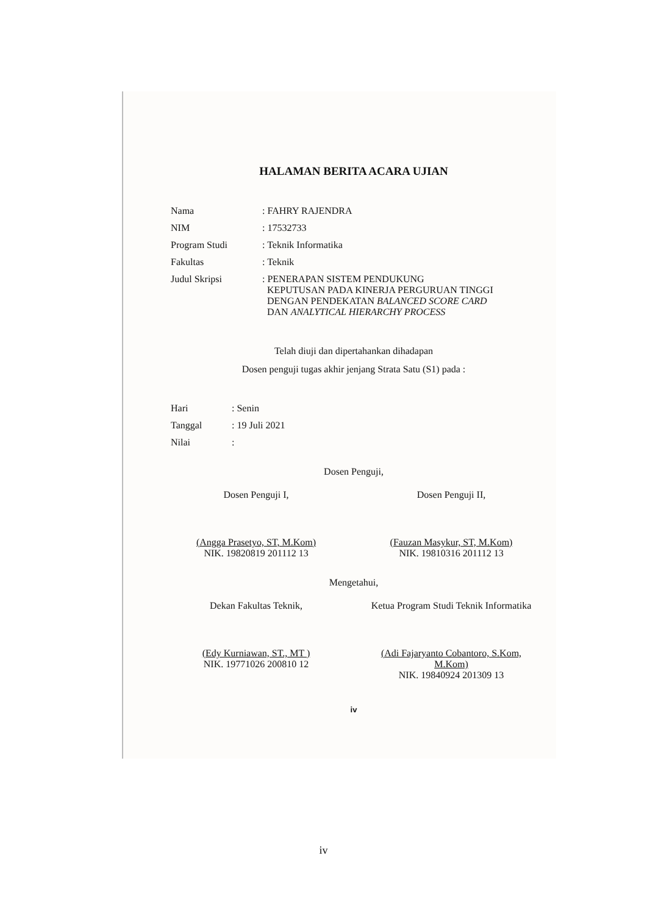HALAMAN BERITA ACARA UJIAN
Nama
: FAHRY RAJENDRA
NIM
: 17532733
Program Studi
: Teknik Informatika
Fakultas
: Teknik
Judul Skripsi
: PENERAPAN SISTEM PENDUKUNG
KEPUTUSAN PADA KINERJA PERGURUAN TINGGI
DENGAN PENDEKATAN BALANCED SCORE CARD
DAN ANALYTICAL HIERARCHY PROCESS
Telah diuji dan dipertahankan dihadapan
Dosen penguji tugas akhir jenjang Strata Satu (S1) pada :
Hari
: Senin
Tanggal
: 19 Juli 2021
Nilai
:
Dosen Penguji,
Dosen Penguji I,
(Angga Prasetyo, ST, M.Kom)
NIK. 19820819 201112 13
Dosen Penguji II,
(Fauzan Masykur, ST, M.Kom)
NIK. 19810316 201112 13
Mengetahui,
Dekan Fakultas Teknik,
(Edy Kurniawan, ST., MT )
NIK. 19771026 200810 12
Ketua Program Studi Teknik Informatika
(Adi Fajaryanto Cobantoro, S.Kom, M.Kom)
NIK. 19840924 201309 13
iv
iv